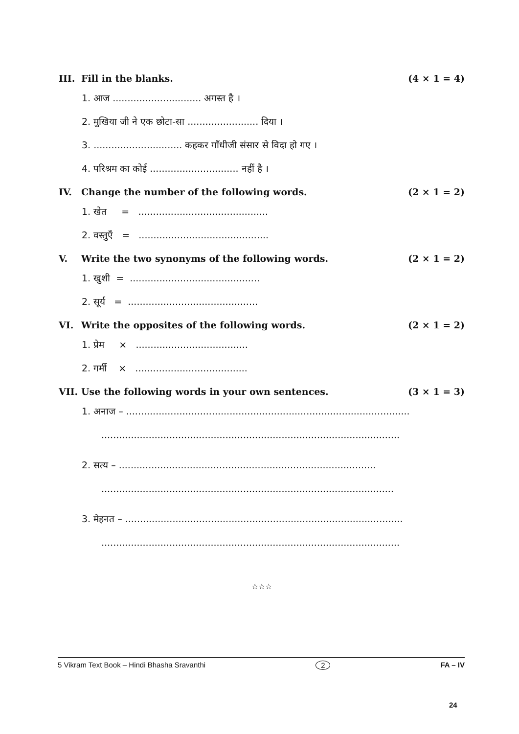III. Fill in the blanks. (4 × 1 = 4)
1. आज .............................. अगस्त है ।
2. मुखिया जी ने एक छोटा-सा ........................ दिया ।
3. .............................. कहकर गाँधीजी संसार से विदा हो गए ।
4. परिश्रम का कोई .............................. नहीं है ।
IV. Change the number of the following words. (2 × 1 = 2)
1. खेत = ............................................
2. वस्तुएँ = ............................................
V. Write the two synonyms of the following words. (2 × 1 = 2)
1. खुशी = ............................................
2. सूर्य = ............................................
VI. Write the opposites of the following words. (2 × 1 = 2)
1. प्रेम × ......................................
2. गर्मी × ......................................
VII. Use the following words in your own sentences. (3 × 1 = 3)
1. अनाज – ................................................................................................
.....................................................................................................
2. सत्य – .......................................................................................
...................................................................................................
3. मेहनत – ..............................................................................................
.....................................................................................................
☆☆☆
5 Vikram Text Book – Hindi Bhasha Sravanthi 2 FA – IV
24